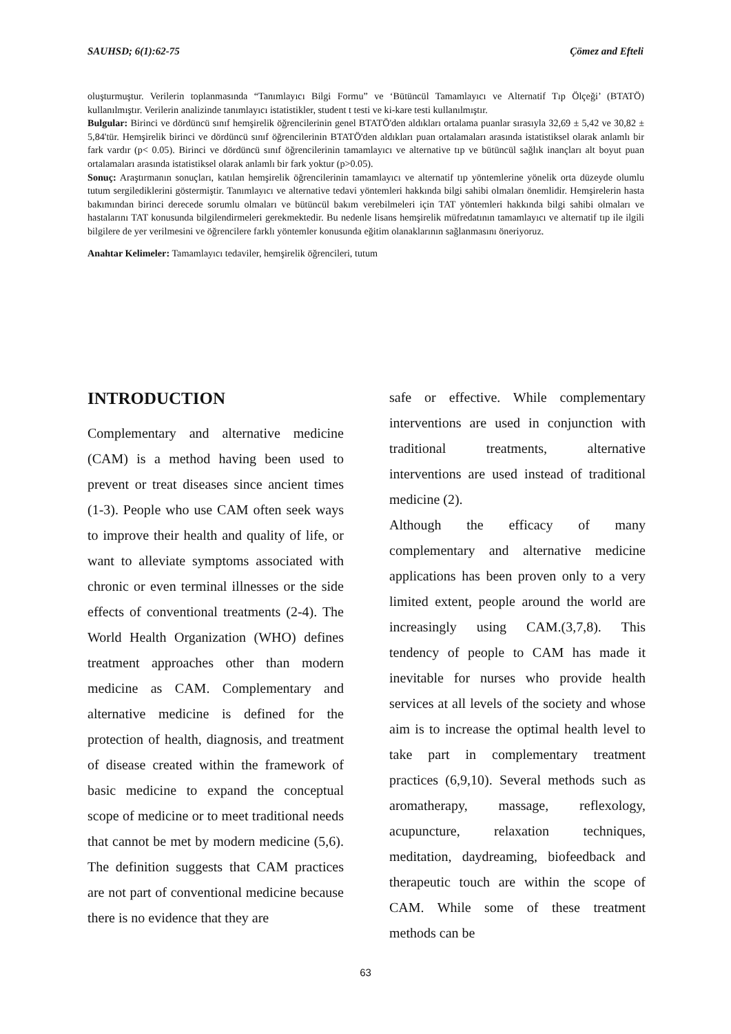SAUHSD; 6(1):62-75 Çömez and Efteli
oluşturmuştur. Verilerin toplanmasında “Tanımlayıcı Bilgi Formu” ve ‘Bütüncül Tamamlayıcı ve Alternatif Tıp Ölçeği’ (BTATÖ) kullanılmıştır. Verilerin analizinde tanımlayıcı istatistikler, student t testi ve ki-kare testi kullanılmıştır.
Bulgular: Birinci ve dördüncü sınıf hemşirelik öğrencilerinin genel BTATÖ'den aldıkları ortalama puanlar sırasıyla 32,69 ± 5,42 ve 30,82 ± 5,84'tür. Hemşirelik birinci ve dördüncü sınıf öğrencilerinin BTATÖ'den aldıkları puan ortalamaları arasında istatistiksel olarak anlamlı bir fark vardır (p< 0.05). Birinci ve dördüncü sınıf öğrencilerinin tamamlayıcı ve alternative tıp ve bütüncül sağlık inançları alt boyut puan ortalamaları arasında istatistiksel olarak anlamlı bir fark yoktur (p>0.05).
Sonuç: Araştırmanın sonuçları, katılan hemşirelik öğrencilerinin tamamlayıcı ve alternatif tıp yöntemlerine yönelik orta düzeyde olumlu tutum sergilediklerini göstermiştir. Tanımlayıcı ve alternative tedavi yöntemleri hakkında bilgi sahibi olmaları önemlidir. Hemşirelerin hasta bakımından birinci derecede sorumlu olmaları ve bütüncül bakım verebilmeleri için TAT yöntemleri hakkında bilgi sahibi olmaları ve hastalarını TAT konusunda bilgilendirmeleri gerekmektedir. Bu nedenle lisans hemşirelik müfredatının tamamlayıcı ve alternatif tıp ile ilgili bilgilere de yer verilmesini ve öğrencilere farklı yöntemler konusunda eğitim olanaklarının sağlanmasını öneriyoruz.
Anahtar Kelimeler: Tamamlayıcı tedaviler, hemşirelik öğrencileri, tutum
INTRODUCTION
Complementary and alternative medicine (CAM) is a method having been used to prevent or treat diseases since ancient times (1-3). People who use CAM often seek ways to improve their health and quality of life, or want to alleviate symptoms associated with chronic or even terminal illnesses or the side effects of conventional treatments (2-4). The World Health Organization (WHO) defines treatment approaches other than modern medicine as CAM. Complementary and alternative medicine is defined for the protection of health, diagnosis, and treatment of disease created within the framework of basic medicine to expand the conceptual scope of medicine or to meet traditional needs that cannot be met by modern medicine (5,6). The definition suggests that CAM practices are not part of conventional medicine because there is no evidence that they are
safe or effective. While complementary interventions are used in conjunction with traditional treatments, alternative interventions are used instead of traditional medicine (2).
Although the efficacy of many complementary and alternative medicine applications has been proven only to a very limited extent, people around the world are increasingly using CAM.(3,7,8). This tendency of people to CAM has made it inevitable for nurses who provide health services at all levels of the society and whose aim is to increase the optimal health level to take part in complementary treatment practices (6,9,10). Several methods such as aromatherapy, massage, reflexology, acupuncture, relaxation techniques, meditation, daydreaming, biofeedback and therapeutic touch are within the scope of CAM. While some of these treatment methods can be
63